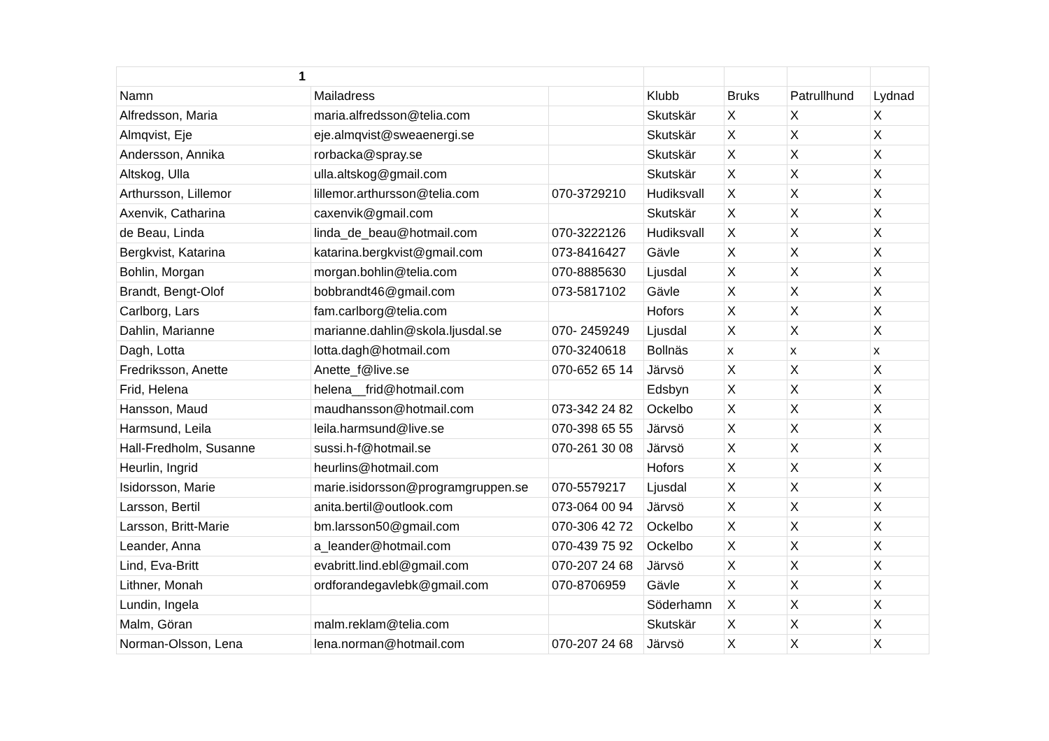| 1 | | | | | | |
| Namn | Mailadress | | Klubb | Bruks | Patrullhund | Lydnad |
| Alfredsson, Maria | maria.alfredsson@telia.com | | Skutskär | X | X | X |
| Almqvist, Eje | eje.almqvist@sweaenergi.se | | Skutskär | X | X | X |
| Andersson, Annika | rorbacka@spray.se | | Skutskär | X | X | X |
| Altskog, Ulla | ulla.altskog@gmail.com | | Skutskär | X | X | X |
| Arthursson, Lillemor | lillemor.arthursson@telia.com | 070-3729210 | Hudiksvall | X | X | X |
| Axenvik, Catharina | caxenvik@gmail.com | | Skutskär | X | X | X |
| de Beau, Linda | linda_de_beau@hotmail.com | 070-3222126 | Hudiksvall | X | X | X |
| Bergkvist, Katarina | katarina.bergkvist@gmail.com | 073-8416427 | Gävle | X | X | X |
| Bohlin, Morgan | morgan.bohlin@telia.com | 070-8885630 | Ljusdal | X | X | X |
| Brandt, Bengt-Olof | bobbrandt46@gmail.com | 073-5817102 | Gävle | X | X | X |
| Carlborg, Lars | fam.carlborg@telia.com | | Hofors | X | X | X |
| Dahlin, Marianne | marianne.dahlin@skola.ljusdal.se | 070- 2459249 | Ljusdal | X | X | X |
| Dagh, Lotta | lotta.dagh@hotmail.com | 070-3240618 | Bollnäs | x | x | x |
| Fredriksson, Anette | Anette_f@live.se | 070-652 65 14 | Järvsö | X | X | X |
| Frid, Helena | helena__frid@hotmail.com | | Edsbyn | X | X | X |
| Hansson, Maud | maudhansson@hotmail.com | 073-342 24 82 | Ockelbo | X | X | X |
| Harmsund, Leila | leila.harmsund@live.se | 070-398 65 55 | Järvsö | X | X | X |
| Hall-Fredholm, Susanne | sussi.h-f@hotmail.se | 070-261 30 08 | Järvsö | X | X | X |
| Heurlin, Ingrid | heurlins@hotmail.com | | Hofors | X | X | X |
| Isidorsson, Marie | marie.isidorsson@programgruppen.se | 070-5579217 | Ljusdal | X | X | X |
| Larsson, Bertil | anita.bertil@outlook.com | 073-064 00 94 | Järvsö | X | X | X |
| Larsson, Britt-Marie | bm.larsson50@gmail.com | 070-306 42 72 | Ockelbo | X | X | X |
| Leander, Anna | a_leander@hotmail.com | 070-439 75 92 | Ockelbo | X | X | X |
| Lind, Eva-Britt | evabritt.lind.ebl@gmail.com | 070-207 24 68 | Järvsö | X | X | X |
| Lithner, Monah | ordforandegavlebk@gmail.com | 070-8706959 | Gävle | X | X | X |
| Lundin, Ingela | | | Söderhamn | X | X | X |
| Malm, Göran | malm.reklam@telia.com | | Skutskär | X | X | X |
| Norman-Olsson, Lena | lena.norman@hotmail.com | 070-207 24 68 | Järvsö | X | X | X |